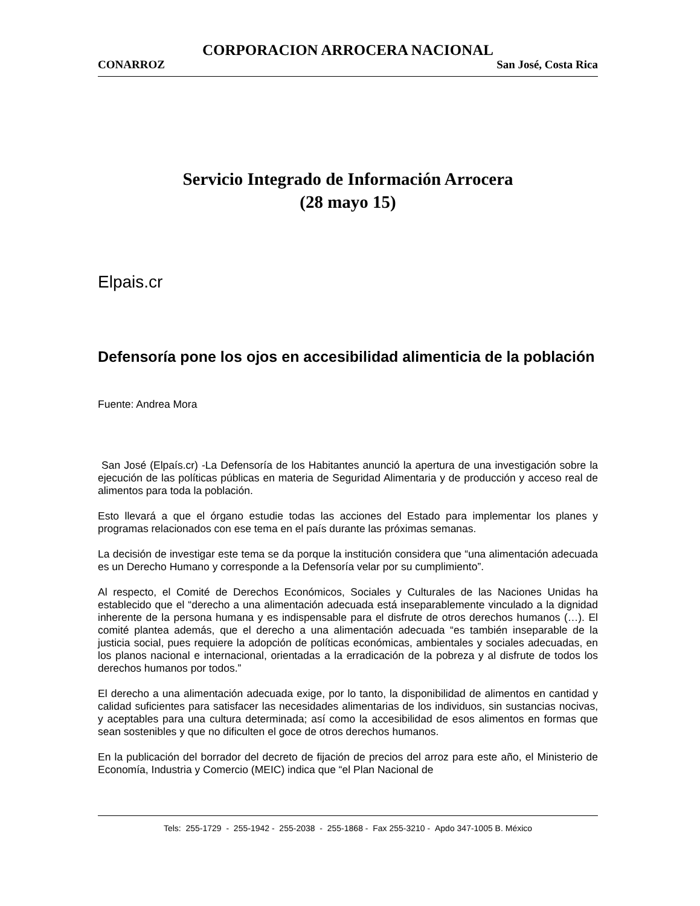CORPORACION ARROCERA NACIONAL
CONARROZ San José, Costa Rica
Servicio Integrado de Información Arrocera
(28 mayo 15)
Elpais.cr
Defensoría pone los ojos en accesibilidad alimenticia de la población
Fuente: Andrea Mora
San José (Elpaís.cr) -La Defensoría de los Habitantes anunció la apertura de una investigación sobre la ejecución de las políticas públicas en materia de Seguridad Alimentaria y de producción y acceso real de alimentos para toda la población.
Esto llevará a que el órgano estudie todas las acciones del Estado para implementar los planes y programas relacionados con ese tema en el país durante las próximas semanas.
La decisión de investigar este tema se da porque la institución considera que “una alimentación adecuada es un Derecho Humano y corresponde a la Defensoría velar por su cumplimiento”.
Al respecto, el Comité de Derechos Económicos, Sociales y Culturales de las Naciones Unidas ha establecido que el “derecho a una alimentación adecuada está inseparablemente vinculado a la dignidad inherente de la persona humana y es indispensable para el disfrute de otros derechos humanos (…). El comité plantea además, que el derecho a una alimentación adecuada “es también inseparable de la justicia social, pues requiere la adopción de políticas económicas, ambientales y sociales adecuadas, en los planos nacional e internacional, orientadas a la erradicación de la pobreza y al disfrute de todos los derechos humanos por todos.”
El derecho a una alimentación adecuada exige, por lo tanto, la disponibilidad de alimentos en cantidad y calidad suficientes para satisfacer las necesidades alimentarias de los individuos, sin sustancias nocivas, y aceptables para una cultura determinada; así como la accesibilidad de esos alimentos en formas que sean sostenibles y que no dificulten el goce de otros derechos humanos.
En la publicación del borrador del decreto de fijación de precios del arroz para este año, el Ministerio de Economía, Industria y Comercio (MEIC) indica que “el Plan Nacional de
Tels: 255-1729 - 255-1942 - 255-2038 - 255-1868 - Fax 255-3210 - Apdo 347-1005 B. México